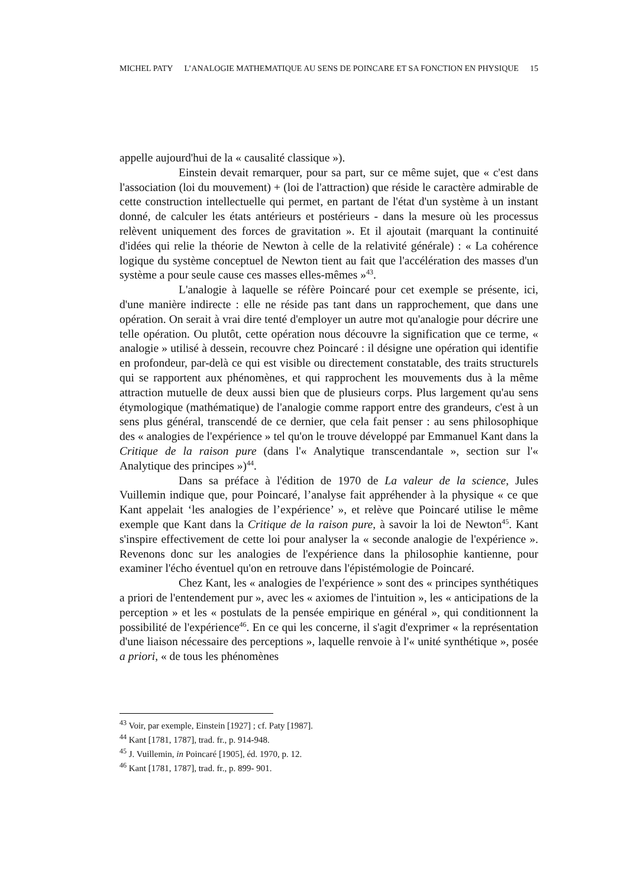MICHEL PATY L’ANALOGIE MATHEMATIQUE AU SENS DE POINCARE ET SA FONCTION EN PHYSIQUE 15
appelle aujourd'hui de la « causalité classique »).
Einstein devait remarquer, pour sa part, sur ce même sujet, que « c'est dans l'association (loi du mouvement) + (loi de l'attraction) que réside le caractère admirable de cette construction intellectuelle qui permet, en partant de l'état d'un système à un instant donné, de calculer les états antérieurs et postérieurs - dans la mesure où les processus relèvent uniquement des forces de gravitation ». Et il ajoutait (marquant la continuité d'idées qui relie la théorie de Newton à celle de la relativité générale) : « La cohérence logique du système conceptuel de Newton tient au fait que l'accélération des masses d'un système a pour seule cause ces masses elles-mêmes »<sup>43</sup>.
L'analogie à laquelle se réfère Poincaré pour cet exemple se présente, ici, d'une manière indirecte : elle ne réside pas tant dans un rapprochement, que dans une opération. On serait à vrai dire tenté d'employer un autre mot qu'analogie pour décrire une telle opération. Ou plutôt, cette opération nous découvre la signification que ce terme, « analogie » utilisé à dessein, recouvre chez Poincaré : il désigne une opération qui identifie en profondeur, par-delà ce qui est visible ou directement constatable, des traits structurels qui se rapportent aux phénomènes, et qui rapprochent les mouvements dus à la même attraction mutuelle de deux aussi bien que de plusieurs corps. Plus largement qu'au sens étymologique (mathématique) de l'analogie comme rapport entre des grandeurs, c'est à un sens plus général, transcendé de ce dernier, que cela fait penser : au sens philosophique des « analogies de l'expérience » tel qu'on le trouve développé par Emmanuel Kant dans la Critique de la raison pure (dans l'« Analytique transcendantale », section sur l'« Analytique des principes »)<sup>44</sup>.
Dans sa préface à l'édition de 1970 de La valeur de la science, Jules Vuillemin indique que, pour Poincaré, l’analyse fait appréhender à la physique « ce que Kant appelait ‘les analogies de l’expérience’ », et relève que Poincaré utilise le même exemple que Kant dans la Critique de la raison pure, à savoir la loi de Newton<sup>45</sup>. Kant s'inspire effectivement de cette loi pour analyser la « seconde analogie de l'expérience ». Revenons donc sur les analogies de l'expérience dans la philosophie kantienne, pour examiner l'écho éventuel qu'on en retrouve dans l'épistémologie de Poincaré.
Chez Kant, les « analogies de l'expérience » sont des « principes synthétiques a priori de l'entendement pur », avec les « axiomes de l'intuition », les « anticipations de la perception » et les « postulats de la pensée empirique en général », qui conditionnent la possibilité de l'expérience<sup>46</sup>. En ce qui les concerne, il s'agit d'exprimer « la représentation d'une liaison nécessaire des perceptions », laquelle renvoie à l'« unité synthétique », posée a priori, « de tous les phénomènes
<sup>43</sup> Voir, par exemple, Einstein [1927] ; cf. Paty [1987].
<sup>44</sup> Kant [1781, 1787], trad. fr., p. 914-948.
<sup>45</sup> J. Vuillemin, in Poincaré [1905], éd. 1970, p. 12.
<sup>46</sup> Kant [1781, 1787], trad. fr., p. 899- 901.